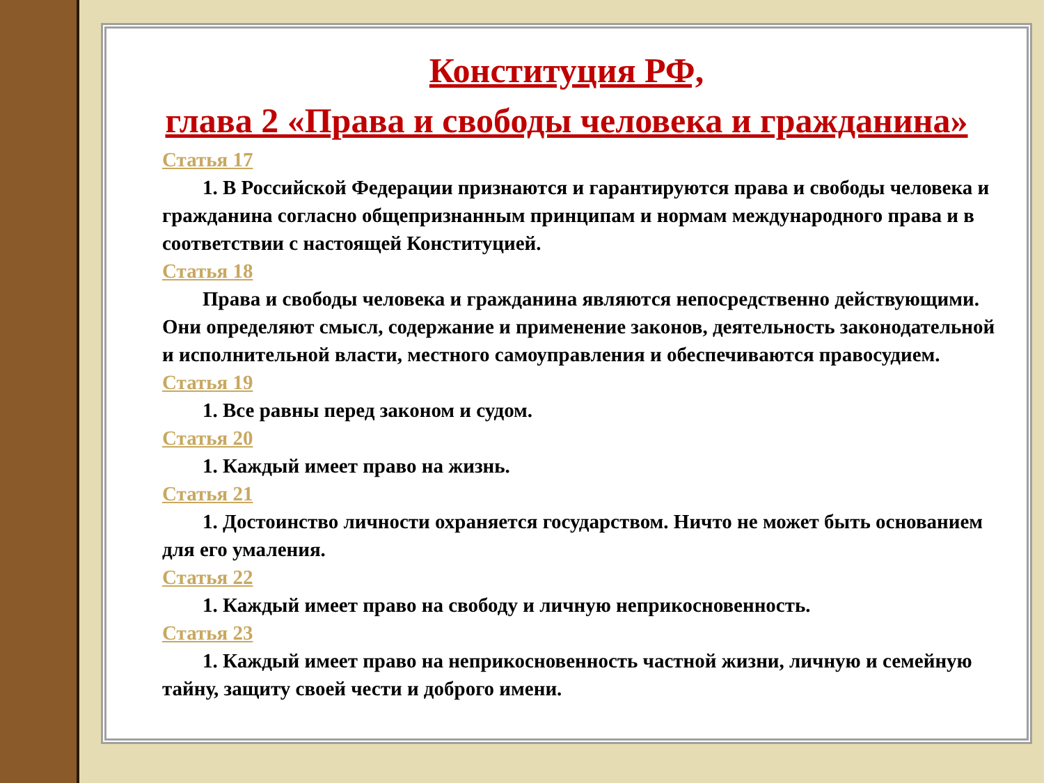Конституция РФ,
глава 2 «Права и свободы человека и гражданина»
Статья 17
1. В Российской Федерации признаются и гарантируются права и свободы человека и гражданина согласно общепризнанным принципам и нормам международного права и в соответствии с настоящей Конституцией.
Статья 18
Права и свободы человека и гражданина являются непосредственно действующими. Они определяют смысл, содержание и применение законов, деятельность законодательной и исполнительной власти, местного самоуправления и обеспечиваются правосудием.
Статья 19
1. Все равны перед законом и судом.
Статья 20
1. Каждый имеет право на жизнь.
Статья 21
1. Достоинство личности охраняется государством. Ничто не может быть основанием для его умаления.
Статья 22
1. Каждый имеет право на свободу и личную неприкосновенность.
Статья 23
1. Каждый имеет право на неприкосновенность частной жизни, личную и семейную тайну, защиту своей чести и доброго имени.